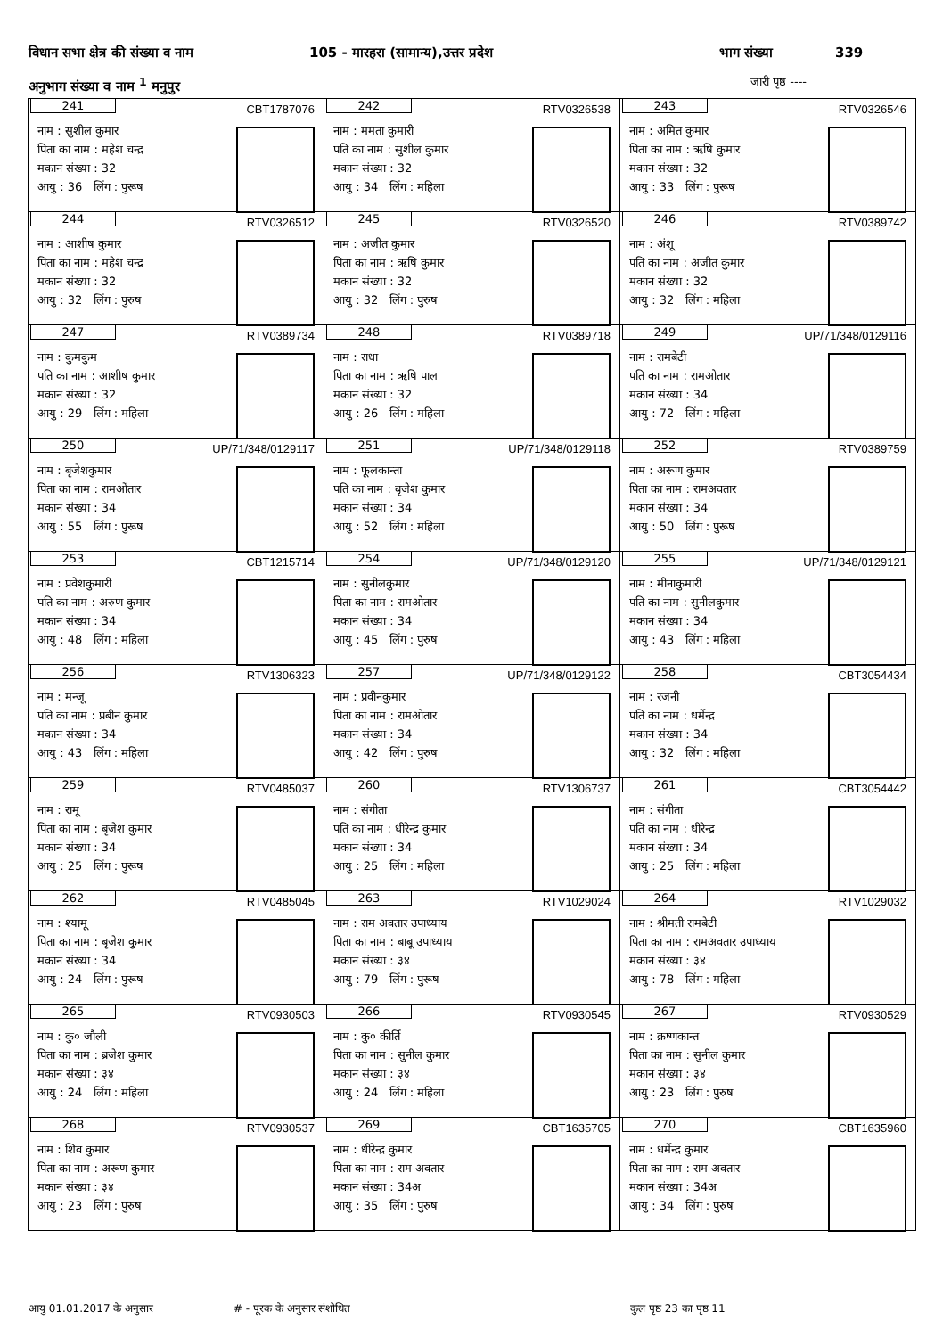विधान सभा क्षेत्र की संख्या व नाम 105 - मारहरा (सामान्य),उत्तर प्रदेश भाग संख्या 339
अनुभाग संख्या व नाम <sup>1</sup> मनुपुर जारी पृष्ठ ----
| 241 CBT1787076 नाम : सुशील कुमार पिता का नाम : महेश चन्द्र मकान संख्या : 32 आयु : 36 लिंग : पुरूष | 242 RTV0326538 नाम : ममता कुमारी पति का नाम : सुशील कुमार मकान संख्या : 32 आयु : 34 लिंग : महिला | 243 RTV0326546 नाम : अमित कुमार पिता का नाम : ऋषि कुमार मकान संख्या : 32 आयु : 33 लिंग : पुरूष |
| 244 RTV0326512 नाम : आशीष कुमार पिता का नाम : महेश चन्द्र मकान संख्या : 32 आयु : 32 लिंग : पुरुष | 245 RTV0326520 नाम : अजीत कुमार पिता का नाम : ऋषि कुमार मकान संख्या : 32 आयु : 32 लिंग : पुरुष | 246 RTV0389742 नाम : अंशू पति का नाम : अजीत कुमार मकान संख्या : 32 आयु : 32 लिंग : महिला |
| 247 RTV0389734 नाम : कुमकुम पति का नाम : आशीष कुमार मकान संख्या : 32 आयु : 29 लिंग : महिला | 248 RTV0389718 नाम : राधा पिता का नाम : ऋषि पाल मकान संख्या : 32 आयु : 26 लिंग : महिला | 249 UP/71/348/0129116 नाम : रामबेटी पति का नाम : रामओतार मकान संख्या : 34 आयु : 72 लिंग : महिला |
| 250 UP/71/348/0129117 नाम : बृजेशकुमार पिता का नाम : रामओंतार मकान संख्या : 34 आयु : 55 लिंग : पुरूष | 251 UP/71/348/0129118 नाम : फूलकान्ता पति का नाम : बृजेश कुमार मकान संख्या : 34 आयु : 52 लिंग : महिला | 252 RTV0389759 नाम : अरूण कुमार पिता का नाम : रामअवतार मकान संख्या : 34 आयु : 50 लिंग : पुरूष |
| 253 CBT1215714 नाम : प्रवेशकुमारी पति का नाम : अरुण कुमार मकान संख्या : 34 आयु : 48 लिंग : महिला | 254 UP/71/348/0129120 नाम : सुनीलकुमार पिता का नाम : रामओतार मकान संख्या : 34 आयु : 45 लिंग : पुरुष | 255 UP/71/348/0129121 नाम : मीनाकुमारी पति का नाम : सुनीलकुमार मकान संख्या : 34 आयु : 43 लिंग : महिला |
| 256 RTV1306323 नाम : मन्जू पति का नाम : प्रबीन कुमार मकान संख्या : 34 आयु : 43 लिंग : महिला | 257 UP/71/348/0129122 नाम : प्रवीनकुमार पिता का नाम : रामओतार मकान संख्या : 34 आयु : 42 लिंग : पुरुष | 258 CBT3054434 नाम : रजनी पति का नाम : धर्मेन्द्र मकान संख्या : 34 आयु : 32 लिंग : महिला |
| 259 RTV0485037 नाम : रामू पिता का नाम : बृजेश कुमार मकान संख्या : 34 आयु : 25 लिंग : पुरूष | 260 RTV1306737 नाम : संगीता पति का नाम : धीरेन्द्र कुमार मकान संख्या : 34 आयु : 25 लिंग : महिला | 261 CBT3054442 नाम : संगीता पति का नाम : धीरेन्द्र मकान संख्या : 34 आयु : 25 लिंग : महिला |
| 262 RTV0485045 नाम : श्यामू पिता का नाम : बृजेश कुमार मकान संख्या : 34 आयु : 24 लिंग : पुरूष | 263 RTV1029024 नाम : राम अवतार उपाध्याय पिता का नाम : बाबू उपाध्याय मकान संख्या : ३४ आयु : 79 लिंग : पुरूष | 264 RTV1029032 नाम : श्रीमती रामबेटी पिता का नाम : रामअवतार उपाध्याय मकान संख्या : ३४ आयु : 78 लिंग : महिला |
| 265 RTV0930503 नाम : कु० जौली पिता का नाम : ब्रजेश कुमार मकान संख्या : ३४ आयु : 24 लिंग : महिला | 266 RTV0930545 नाम : कु० कीर्ति पिता का नाम : सुनील कुमार मकान संख्या : ३४ आयु : 24 लिंग : महिला | 267 RTV0930529 नाम : क्रष्णकान्त पिता का नाम : सुनील कुमार मकान संख्या : ३४ आयु : 23 लिंग : पुरुष |
| 268 RTV0930537 नाम : शिव कुमार पिता का नाम : अरूण कुमार मकान संख्या : ३४ आयु : 23 लिंग : पुरुष | 269 CBT1635705 नाम : धीरेन्द्र कुमार पिता का नाम : राम अवतार मकान संख्या : 34अ आयु : 35 लिंग : पुरुष | 270 CBT1635960 नाम : धर्मेन्द्र कुमार पिता का नाम : राम अवतार मकान संख्या : 34अ आयु : 34 लिंग : पुरुष |
आयु 01.01.2017 के अनुसार # - पूरक के अनुसार संशोधित कुल पृष्ठ 23 का पृष्ठ 11